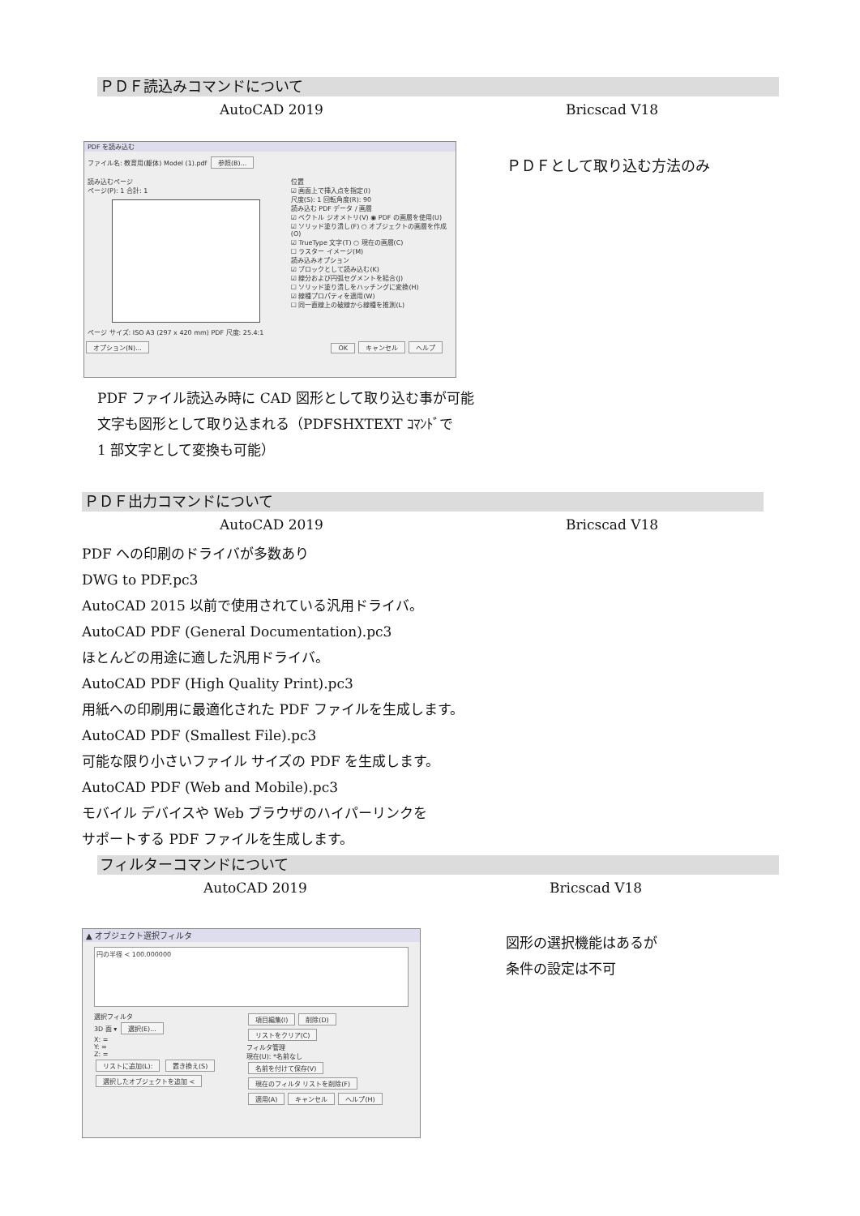ＰＤＦ読込みコマンドについて
AutoCAD 2019 Bricscad V18
PDF を読み込む
ファイル名: 教育用(躯体) Model (1).pdf 参照(B)...
読み込むページ
ページ(P): 1 合計: 1
ページ サイズ: ISO A3 (297 x 420 mm) PDF 尺度: 25.4:1
位置
☑ 画面上で挿入点を指定(I)
尺度(S): 1 回転角度(R): 90
読み込む PDF データ / 画層
☑ ベクトル ジオメトリ(V) ◉ PDF の画層を使用(U)
☑ ソリッド塗り潰し(F) ○ オブジェクトの画層を作成(O)
☑ TrueType 文字(T) ○ 現在の画層(C)
☐ ラスター イメージ(M)
読み込みオプション
☑ ブロックとして読み込む(K)
☑ 線分および円弧セグメントを結合(J)
☐ ソリッド塗り潰しをハッチングに変換(H)
☑ 線種プロパティを適用(W)
☐ 同一直線上の破線から線種を推測(L)
オプション(N)... OK キャンセル ヘルプ
ＰＤＦとして取り込む方法のみ
PDF ファイル読込み時に CAD 図形として取り込む事が可能
文字も図形として取り込まれる（PDFSHXTEXT ｺﾏﾝﾄﾞで
1 部文字として変換も可能）
ＰＤＦ出力コマンドについて
AutoCAD 2019 Bricscad V18
PDF への印刷のドライバが多数あり
DWG to PDF.pc3
AutoCAD 2015 以前で使用されている汎用ドライバ。
AutoCAD PDF (General Documentation).pc3
ほとんどの用途に適した汎用ドライバ。
AutoCAD PDF (High Quality Print).pc3
用紙への印刷用に最適化された PDF ファイルを生成します。
AutoCAD PDF (Smallest File).pc3
可能な限り小さいファイル サイズの PDF を生成します。
AutoCAD PDF (Web and Mobile).pc3
モバイル デバイスや Web ブラウザのハイパーリンクを
サポートする PDF ファイルを生成します。
フィルターコマンドについて
AutoCAD 2019 Bricscad V18
▲ オブジェクト選択フィルタ
円の半径 < 100.000000
選択フィルタ
3D 面 ▾ 選択(E)...
X: =
Y: =
Z: =
リストに追加(L): 置き換え(S)
選択したオブジェクトを追加 <
項目編集(I) 削除(D) リストをクリア(C)
フィルタ管理
現在(U): *名前なし
名前を付けて保存(V)
現在のフィルタ リストを削除(F)
適用(A) キャンセル ヘルプ(H)
図形の選択機能はあるが
条件の設定は不可